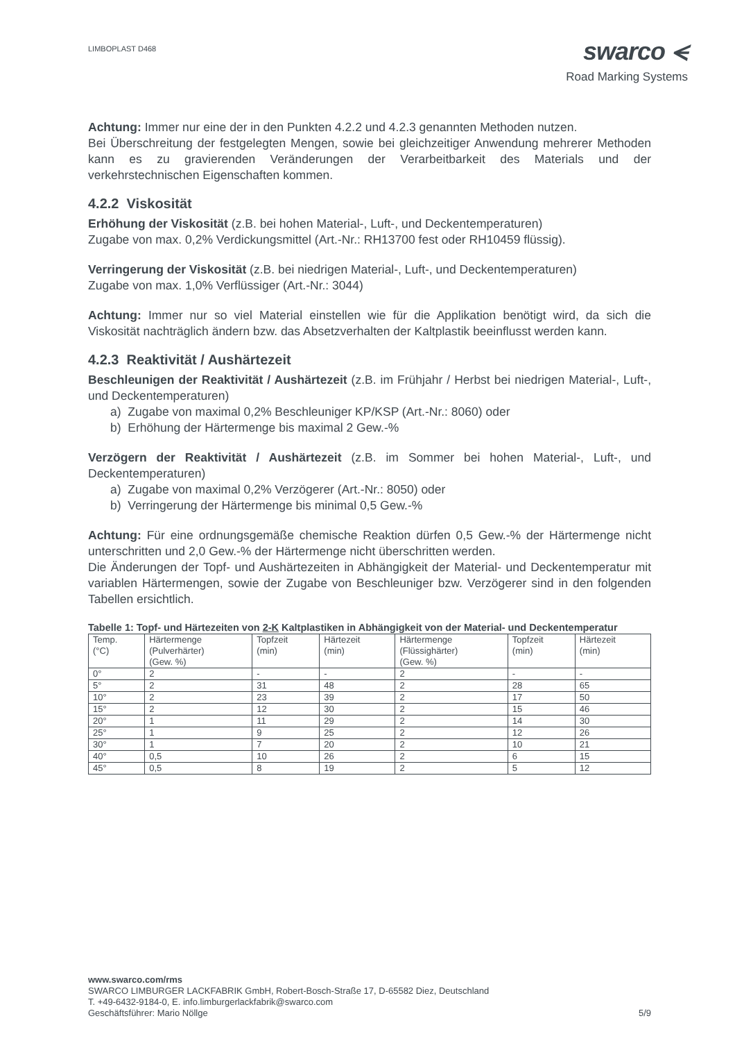LIMBOPLAST D468
swarco ⪪
Road Marking Systems
Achtung: Immer nur eine der in den Punkten 4.2.2 und 4.2.3 genannten Methoden nutzen.
Bei Überschreitung der festgelegten Mengen, sowie bei gleichzeitiger Anwendung mehrerer Methoden kann es zu gravierenden Veränderungen der Verarbeitbarkeit des Materials und der verkehrstechnischen Eigenschaften kommen.
4.2.2 Viskosität
Erhöhung der Viskosität (z.B. bei hohen Material-, Luft-, und Deckentemperaturen)
Zugabe von max. 0,2% Verdickungsmittel (Art.-Nr.: RH13700 fest oder RH10459 flüssig).
Verringerung der Viskosität (z.B. bei niedrigen Material-, Luft-, und Deckentemperaturen)
Zugabe von max. 1,0% Verflüssiger (Art.-Nr.: 3044)
Achtung: Immer nur so viel Material einstellen wie für die Applikation benötigt wird, da sich die Viskosität nachträglich ändern bzw. das Absetzverhalten der Kaltplastik beeinflusst werden kann.
4.2.3 Reaktivität / Aushärtezeit
Beschleunigen der Reaktivität / Aushärtezeit (z.B. im Frühjahr / Herbst bei niedrigen Material-, Luft-, und Deckentemperaturen)
a) Zugabe von maximal 0,2% Beschleuniger KP/KSP (Art.-Nr.: 8060) oder
b) Erhöhung der Härtermenge bis maximal 2 Gew.-%
Verzögern der Reaktivität / Aushärtezeit (z.B. im Sommer bei hohen Material-, Luft-, und Deckentemperaturen)
a) Zugabe von maximal 0,2% Verzögerer (Art.-Nr.: 8050) oder
b) Verringerung der Härtermenge bis minimal 0,5 Gew.-%
Achtung: Für eine ordnungsgemäße chemische Reaktion dürfen 0,5 Gew.-% der Härtermenge nicht unterschritten und 2,0 Gew.-% der Härtermenge nicht überschritten werden.
Die Änderungen der Topf- und Aushärtezeiten in Abhängigkeit der Material- und Deckentemperatur mit variablen Härtermengen, sowie der Zugabe von Beschleuniger bzw. Verzögerer sind in den folgenden Tabellen ersichtlich.
Tabelle 1: Topf- und Härtezeiten von 2-K Kaltplastiken in Abhängigkeit von der Material- und Deckentemperatur
| Temp. (°C) | Härtermenge (Pulverhärter) (Gew. %) | Topfzeit (min) | Härtezeit (min) | Härtermenge (Flüssighärter) (Gew. %) | Topfzeit (min) | Härtezeit (min) |
| 0° | 2 | - | - | 2 | - | - |
| 5° | 2 | 31 | 48 | 2 | 28 | 65 |
| 10° | 2 | 23 | 39 | 2 | 17 | 50 |
| 15° | 2 | 12 | 30 | 2 | 15 | 46 |
| 20° | 1 | 11 | 29 | 2 | 14 | 30 |
| 25° | 1 | 9 | 25 | 2 | 12 | 26 |
| 30° | 1 | 7 | 20 | 2 | 10 | 21 |
| 40° | 0,5 | 10 | 26 | 2 | 6 | 15 |
| 45° | 0,5 | 8 | 19 | 2 | 5 | 12 |
www.swarco.com/rms
SWARCO LIMBURGER LACKFABRIK GmbH, Robert-Bosch-Straße 17, D-65582 Diez, Deutschland
T. +49-6432-9184-0, E. info.limburgerlackfabrik@swarco.com
Geschäftsführer: Mario Nöllge 5/9